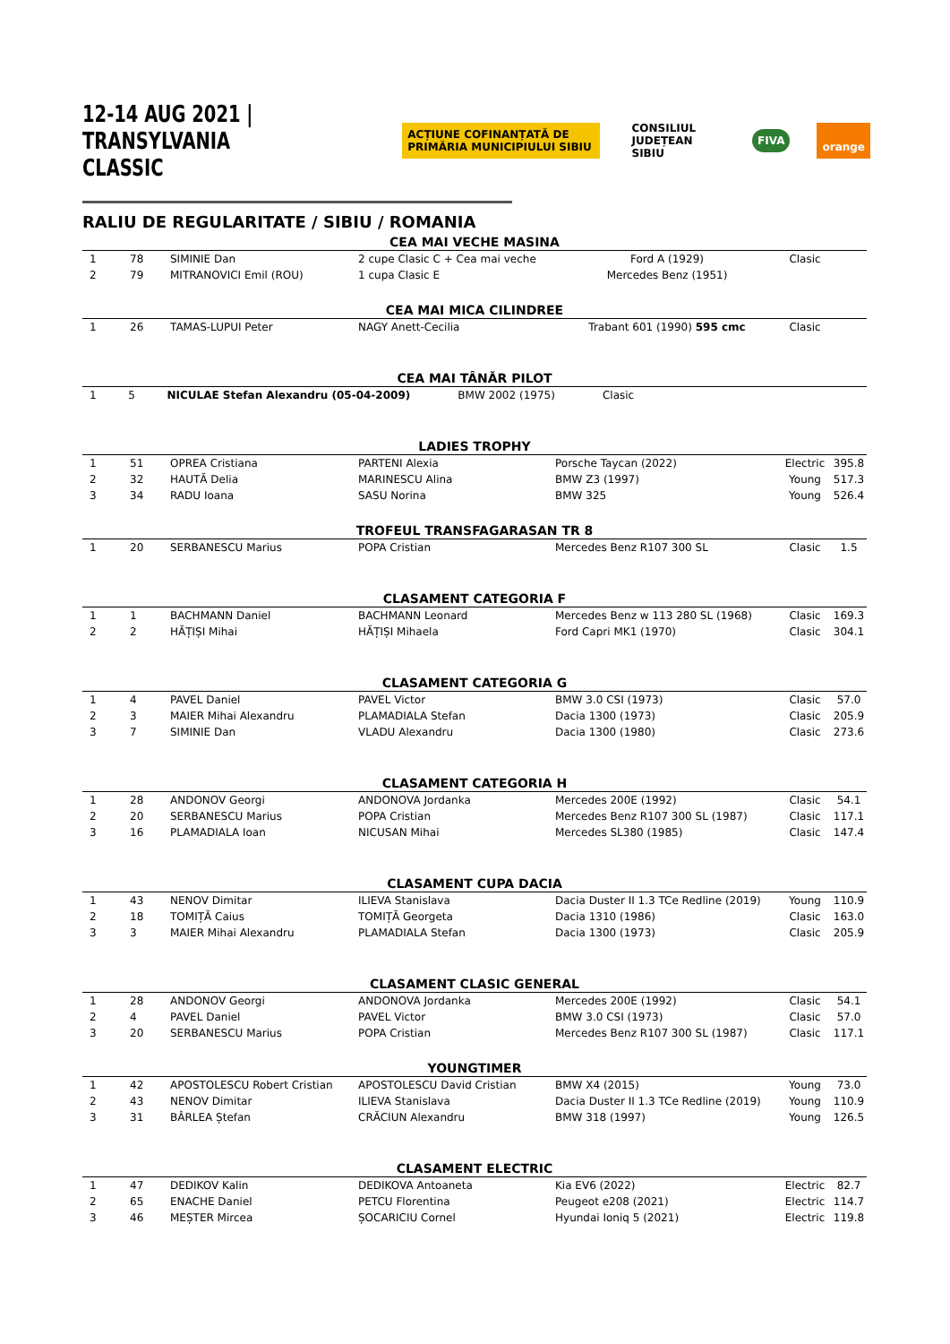12-14 AUG 2021 | TRANSYLVANIA CLASSIC
ACȚIUNE COFINANȚATĂ DE PRIMĂRIA MUNICIPIULUI SIBIU CONSILIUL JUDEȚEAN SIBIU FIVA orange
RALIU DE REGULARITATE / SIBIU / ROMANIA
CEA MAI VECHE MASINA
| 1 | 78 | SIMINIE Dan | 2 cupe Clasic C + Cea mai veche | Ford A (1929) | Clasic | |
| 2 | 79 | MITRANOVICI Emil (ROU) | 1 cupa Clasic E | Mercedes Benz (1951) | | |
CEA MAI MICA CILINDREE
| 1 | 26 | TAMAS-LUPUI Peter | NAGY Anett-Cecilia | Trabant 601 (1990) 595 cmc | Clasic | |
CEA MAI TÂNĂR PILOT
| 1 | 5 | NICULAE Stefan Alexandru (05-04-2009) | BMW 2002 (1975) | Clasic | |
LADIES TROPHY
| 1 | 51 | OPREA Cristiana | PARTENI Alexia | Porsche Taycan (2022) | Electric | 395.8 |
| 2 | 32 | HAUTĂ Delia | MARINESCU Alina | BMW Z3 (1997) | Young | 517.3 |
| 3 | 34 | RADU Ioana | SASU Norina | BMW 325 | Young | 526.4 |
TROFEUL TRANSFAGARASAN TR 8
| 1 | 20 | SERBANESCU Marius | POPA Cristian | Mercedes Benz R107 300 SL | Clasic | 1.5 |
CLASAMENT CATEGORIA F
| 1 | 1 | BACHMANN Daniel | BACHMANN Leonard | Mercedes Benz w 113 280 SL (1968) | Clasic | 169.3 |
| 2 | 2 | HĂȚIȘI Mihai | HĂȚIȘI Mihaela | Ford Capri MK1 (1970) | Clasic | 304.1 |
CLASAMENT CATEGORIA G
| 1 | 4 | PAVEL Daniel | PAVEL Victor | BMW 3.0 CSI (1973) | Clasic | 57.0 |
| 2 | 3 | MAIER Mihai Alexandru | PLAMADIALA Stefan | Dacia 1300 (1973) | Clasic | 205.9 |
| 3 | 7 | SIMINIE Dan | VLADU Alexandru | Dacia 1300 (1980) | Clasic | 273.6 |
CLASAMENT CATEGORIA H
| 1 | 28 | ANDONOV Georgi | ANDONOVA Jordanka | Mercedes 200E (1992) | Clasic | 54.1 |
| 2 | 20 | SERBANESCU Marius | POPA Cristian | Mercedes Benz R107 300 SL (1987) | Clasic | 117.1 |
| 3 | 16 | PLAMADIALA Ioan | NICUSAN Mihai | Mercedes SL380 (1985) | Clasic | 147.4 |
CLASAMENT CUPA DACIA
| 1 | 43 | NENOV Dimitar | ILIEVA Stanislava | Dacia Duster II 1.3 TCe Redline (2019) | Young | 110.9 |
| 2 | 18 | TOMIȚĂ Caius | TOMIȚĂ Georgeta | Dacia 1310 (1986) | Clasic | 163.0 |
| 3 | 3 | MAIER Mihai Alexandru | PLAMADIALA Stefan | Dacia 1300 (1973) | Clasic | 205.9 |
CLASAMENT CLASIC GENERAL
| 1 | 28 | ANDONOV Georgi | ANDONOVA Jordanka | Mercedes 200E (1992) | Clasic | 54.1 |
| 2 | 4 | PAVEL Daniel | PAVEL Victor | BMW 3.0 CSI (1973) | Clasic | 57.0 |
| 3 | 20 | SERBANESCU Marius | POPA Cristian | Mercedes Benz R107 300 SL (1987) | Clasic | 117.1 |
YOUNGTIMER
| 1 | 42 | APOSTOLESCU Robert Cristian | APOSTOLESCU David Cristian | BMW X4 (2015) | Young | 73.0 |
| 2 | 43 | NENOV Dimitar | ILIEVA Stanislava | Dacia Duster II 1.3 TCe Redline (2019) | Young | 110.9 |
| 3 | 31 | BÂRLEA Ștefan | CRĂCIUN Alexandru | BMW 318 (1997) | Young | 126.5 |
CLASAMENT ELECTRIC
| 1 | 47 | DEDIKOV Kalin | DEDIKOVA Antoaneta | Kia EV6 (2022) | Electric | 82.7 |
| 2 | 65 | ENACHE Daniel | PETCU Florentina | Peugeot e208 (2021) | Electric | 114.7 |
| 3 | 46 | MEȘTER Mircea | ȘOCARICIU Cornel | Hyundai Ioniq 5 (2021) | Electric | 119.8 |